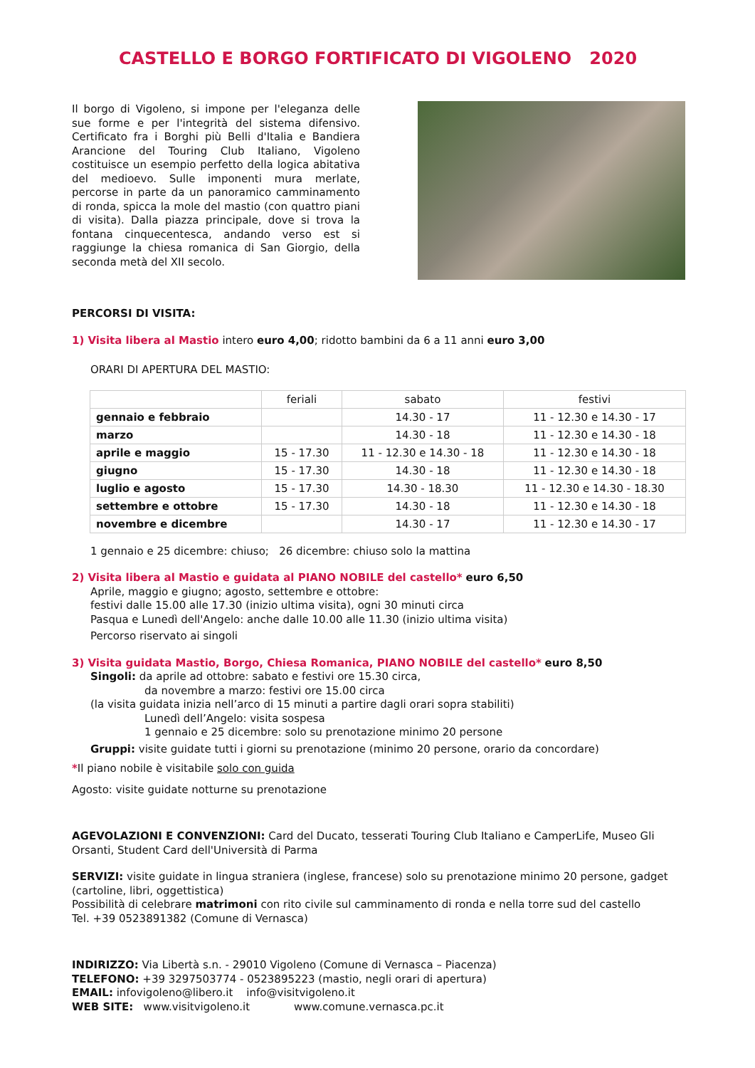CASTELLO E BORGO FORTIFICATO DI VIGOLENO 2020
Il borgo di Vigoleno, si impone per l'eleganza delle sue forme e per l'integrità del sistema difensivo. Certificato fra i Borghi più Belli d'Italia e Bandiera Arancione del Touring Club Italiano, Vigoleno costituisce un esempio perfetto della logica abitativa del medioevo. Sulle imponenti mura merlate, percorse in parte da un panoramico camminamento di ronda, spicca la mole del mastio (con quattro piani di visita). Dalla piazza principale, dove si trova la fontana cinquecentesca, andando verso est si raggiunge la chiesa romanica di San Giorgio, della seconda metà del XII secolo.
PERCORSI DI VISITA:
1) Visita libera al Mastio intero euro 4,00; ridotto bambini da 6 a 11 anni euro 3,00
ORARI DI APERTURA DEL MASTIO:
| | feriali | sabato | festivi |
| --- | --- | --- | --- |
| gennaio e febbraio | | 14.30 - 17 | 11 - 12.30 e 14.30 - 17 |
| marzo | | 14.30 - 18 | 11 - 12.30 e 14.30 - 18 |
| aprile e maggio | 15 - 17.30 | 11 - 12.30 e 14.30 - 18 | 11 - 12.30 e 14.30 - 18 |
| giugno | 15 - 17.30 | 14.30 - 18 | 11 - 12.30 e 14.30 - 18 |
| luglio e agosto | 15 - 17.30 | 14.30 - 18.30 | 11 - 12.30 e 14.30 - 18.30 |
| settembre e ottobre | 15 - 17.30 | 14.30 - 18 | 11 - 12.30 e 14.30 - 18 |
| novembre e dicembre | | 14.30 - 17 | 11 - 12.30 e 14.30 - 17 |
1 gennaio e 25 dicembre: chiuso; 26 dicembre: chiuso solo la mattina
2) Visita libera al Mastio e guidata al PIANO NOBILE del castello* euro 6,50
Aprile, maggio e giugno; agosto, settembre e ottobre:
festivi dalle 15.00 alle 17.30 (inizio ultima visita), ogni 30 minuti circa
Pasqua e Lunedì dell'Angelo: anche dalle 10.00 alle 11.30 (inizio ultima visita)
Percorso riservato ai singoli
3) Visita guidata Mastio, Borgo, Chiesa Romanica, PIANO NOBILE del castello* euro 8,50
Singoli: da aprile ad ottobre: sabato e festivi ore 15.30 circa,
da novembre a marzo: festivi ore 15.00 circa
(la visita guidata inizia nell’arco di 15 minuti a partire dagli orari sopra stabiliti)
Lunedì dell’Angelo: visita sospesa
1 gennaio e 25 dicembre: solo su prenotazione minimo 20 persone
Gruppi: visite guidate tutti i giorni su prenotazione (minimo 20 persone, orario da concordare)
*Il piano nobile è visitabile solo con guida
Agosto: visite guidate notturne su prenotazione
AGEVOLAZIONI E CONVENZIONI: Card del Ducato, tesserati Touring Club Italiano e CamperLife, Museo Gli Orsanti, Student Card dell'Università di Parma
SERVIZI: visite guidate in lingua straniera (inglese, francese) solo su prenotazione minimo 20 persone, gadget (cartoline, libri, oggettistica)
Possibilità di celebrare matrimoni con rito civile sul camminamento di ronda e nella torre sud del castello
Tel. +39 0523891382 (Comune di Vernasca)
INDIRIZZO: Via Libertà s.n. - 29010 Vigoleno (Comune di Vernasca – Piacenza)
TELEFONO: +39 3297503774 - 0523895223 (mastio, negli orari di apertura)
EMAIL: infovigoleno@libero.it info@visitvigoleno.it
WEB SITE: www.visitvigoleno.it www.comune.vernasca.pc.it